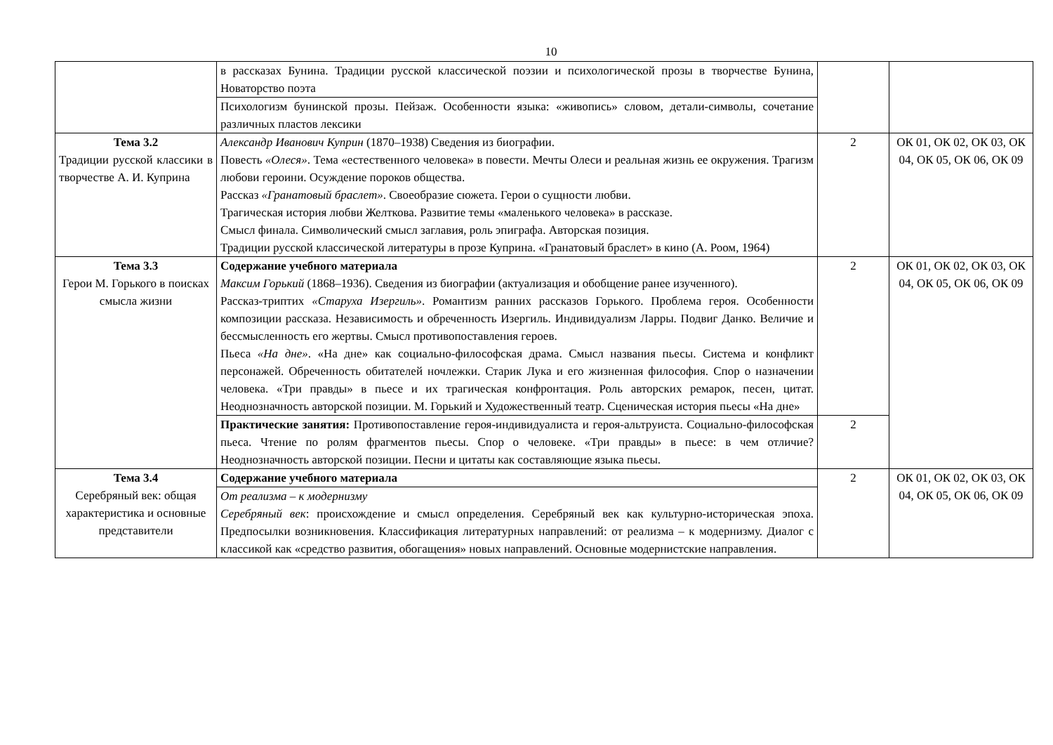10
| | в рассказах Бунина. Традиции русской классической поэзии и психологической прозы в творчестве Бунина, Новаторство поэта | | |
| | Психологизм бунинской прозы. Пейзаж. Особенности языка: «живопись» словом, детали-символы, сочетание различных пластов лексики | | |
| Тема 3.2 Традиции русской классики в творчестве А. И. Куприна | Александр Иванович Куприн (1870–1938) Сведения из биографии. Повесть «Олеся» . Тема «естественного человека» в повести. Мечты Олеси и реальная жизнь ее окружения. Трагизм любови героини. Осуждение пороков общества. Рассказ «Гранатовый браслет» . Своеобразие сюжета. Герои о сущности любви. Трагическая история любви Желткова. Развитие темы «маленького человека» в рассказе. Смысл финала. Символический смысл заглавия, роль эпиграфа. Авторская позиция. Традиции русской классической литературы в прозе Куприна. «Гранатовый браслет» в кино (А. Роом, 1964) | 2 | ОК 01, ОК 02, ОК 03, ОК 04, ОК 05, ОК 06, ОК 09 |
| Тема 3.3 Герои М. Горького в поисках смысла жизни | Содержание учебного материала Максим Горький (1868–1936). Сведения из биографии (актуализация и обобщение ранее изученного). Рассказ-триптих «Старуха Изергиль» . Романтизм ранних рассказов Горького. Проблема героя. Особенности композиции рассказа. Независимость и обреченность Изергиль. Индивидуализм Ларры. Подвиг Данко. Величие и бессмысленность его жертвы. Смысл противопоставления героев. Пьеса «На дне» . «На дне» как социально-философская драма. Смысл названия пьесы. Система и конфликт персонажей. Обреченность обитателей ночлежки. Старик Лука и его жизненная философия. Спор о назначении человека. «Три правды» в пьесе и их трагическая конфронтация. Роль авторских ремарок, песен, цитат. Неоднозначность авторской позиции. М. Горький и Художественный театр. Сценическая история пьесы «На дне» | 2 | ОК 01, ОК 02, ОК 03, ОК 04, ОК 05, ОК 06, ОК 09 |
| | Практические занятия: Противопоставление героя-индивидуалиста и героя-альтруиста. Социально-философская пьеса. Чтение по ролям фрагментов пьесы. Спор о человеке. «Три правды» в пьесе: в чем отличие? Неоднозначность авторской позиции. Песни и цитаты как составляющие языка пьесы. | 2 | |
| Тема 3.4 Серебряный век: общая характеристика и основные представители | Содержание учебного материала | 2 | ОК 01, ОК 02, ОК 03, ОК 04, ОК 05, ОК 06, ОК 09 |
| | От реализма – к модернизму Серебряный век : происхождение и смысл определения. Серебряный век как культурно-историческая эпоха. Предпосылки возникновения. Классификация литературных направлений: от реализма – к модернизму. Диалог с классикой как «средство развития, обогащения» новых направлений. Основные модернистские направления. | | |